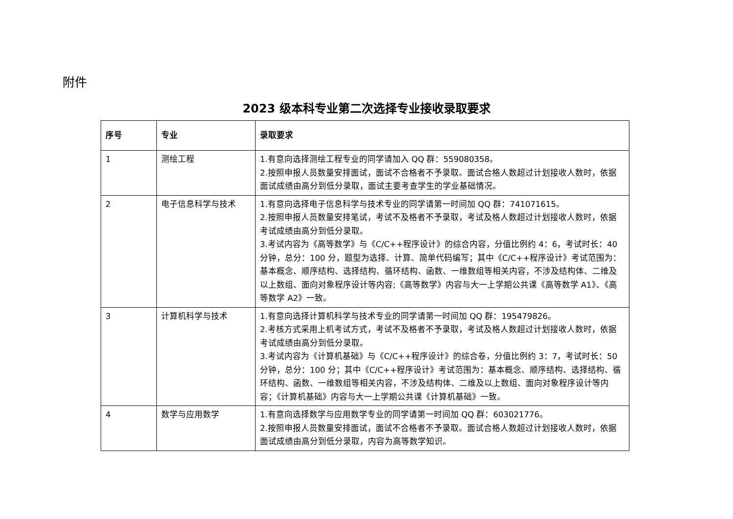附件
2023 级本科专业第二次选择专业接收录取要求
| 序号 | 专业 | 录取要求 |
| --- | --- | --- |
| 1 | 测绘工程 | 1.有意向选择测绘工程专业的同学请加入 QQ 群：559080358。 2.按照申报人员数量安排面试，面试不合格者不予录取。面试合格人数超过计划接收人数时，依据面试成绩由高分到低分录取，面试主要考查学生的学业基础情况。 |
| 2 | 电子信息科学与技术 | 1.有意向选择电子信息科学与技术专业的同学请第一时间加 QQ 群：741071615。 2.按照申报人员数量安排笔试，考试不及格者不予录取，考试及格人数超过计划接收人数时，依据考试成绩由高分到低分录取。 3.考试内容为《高等数学》与《C/C++程序设计》的综合内容，分值比例约 4：6，考试时长：40 分钟，总分：100 分，题型为选择、计算、简单代码编写；其中《C/C++程序设计》考试范围为：基本概念、顺序结构、选择结构、循环结构、函数、一维数组等相关内容，不涉及结构体、二维及以上数组、面向对象程序设计等内容;《高等数学》内容与大一上学期公共课《高等数学 A1》、《高等数学 A2》一致。 |
| 3 | 计算机科学与技术 | 1.有意向选择计算机科学与技术专业的同学请第一时间加 QQ 群：195479826。 2.考核方式采用上机考试方式，考试不及格者不予录取，考试及格人数超过计划接收人数时，依据考试成绩由高分到低分录取。 3.考试内容为《计算机基础》与《C/C++程序设计》的综合卷，分值比例约 3：7，考试时长：50 分钟，总分：100 分；其中《C/C++程序设计》考试范围为：基本概念、顺序结构、选择结构、循环结构、函数、一维数组等相关内容，不涉及结构体、二维及以上数组、面向对象程序设计等内容；《计算机基础》内容与大一上学期公共课《计算机基础》一致。 |
| 4 | 数学与应用数学 | 1.有意向选择数学与应用数学专业的同学请第一时间加 QQ 群：603021776。 2.按照申报人员数量安排面试，面试不合格者不予录取。面试合格人数超过计划接收人数时，依据面试成绩由高分到低分录取，内容为高等数学知识。 |